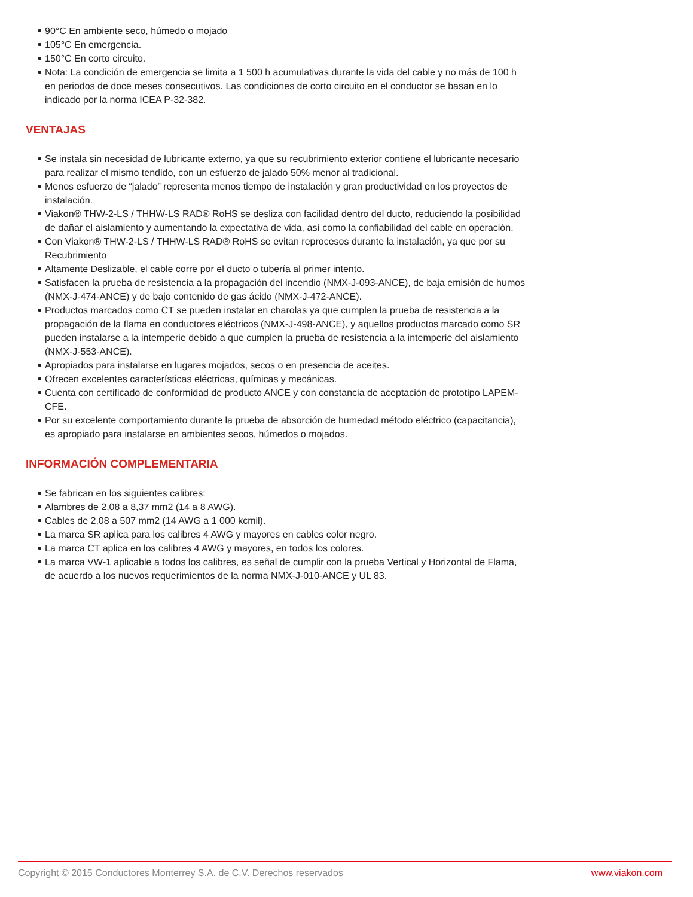90°C En ambiente seco, húmedo o mojado
105°C En emergencia.
150°C En corto circuito.
Nota: La condición de emergencia se limita a 1 500 h acumulativas durante la vida del cable y no más de 100 h en periodos de doce meses consecutivos. Las condiciones de corto circuito en el conductor se basan en lo indicado por la norma ICEA P-32-382.
VENTAJAS
Se instala sin necesidad de lubricante externo, ya que su recubrimiento exterior contiene el lubricante necesario para realizar el mismo tendido, con un esfuerzo de jalado 50% menor al tradicional.
Menos esfuerzo de “jalado” representa menos tiempo de instalación y gran productividad en los proyectos de instalación.
Viakon® THW-2-LS / THHW-LS RAD® RoHS se desliza con facilidad dentro del ducto, reduciendo la posibilidad de dañar el aislamiento y aumentando la expectativa de vida, así como la confiabilidad del cable en operación.
Con Viakon® THW-2-LS / THHW-LS RAD® RoHS se evitan reprocesos durante la instalación, ya que por su Recubrimiento
Altamente Deslizable, el cable corre por el ducto o tubería al primer intento.
Satisfacen la prueba de resistencia a la propagación del incendio (NMX-J-093-ANCE), de baja emisión de humos (NMX-J-474-ANCE) y de bajo contenido de gas ácido (NMX-J-472-ANCE).
Productos marcados como CT se pueden instalar en charolas ya que cumplen la prueba de resistencia a la propagación de la flama en conductores eléctricos (NMX-J-498-ANCE), y aquellos productos marcado como SR pueden instalarse a la intemperie debido a que cumplen la prueba de resistencia a la intemperie del aislamiento (NMX-J-553-ANCE).
Apropiados para instalarse en lugares mojados, secos o en presencia de aceites.
Ofrecen excelentes características eléctricas, químicas y mecánicas.
Cuenta con certificado de conformidad de producto ANCE y con constancia de aceptación de prototipo LAPEM-CFE.
Por su excelente comportamiento durante la prueba de absorción de humedad método eléctrico (capacitancia), es apropiado para instalarse en ambientes secos, húmedos o mojados.
INFORMACIÓN COMPLEMENTARIA
Se fabrican en los siguientes calibres:
Alambres de 2,08 a 8,37 mm2 (14 a 8 AWG).
Cables de 2,08 a 507 mm2 (14 AWG a 1 000 kcmil).
La marca SR aplica para los calibres 4 AWG y mayores en cables color negro.
La marca CT aplica en los calibres 4 AWG y mayores, en todos los colores.
La marca VW-1 aplicable a todos los calibres, es señal de cumplir con la prueba Vertical y Horizontal de Flama, de acuerdo a los nuevos requerimientos de la norma NMX-J-010-ANCE y UL 83.
Copyright © 2015 Conductores Monterrey S.A. de C.V. Derechos reservados www.viakon.com